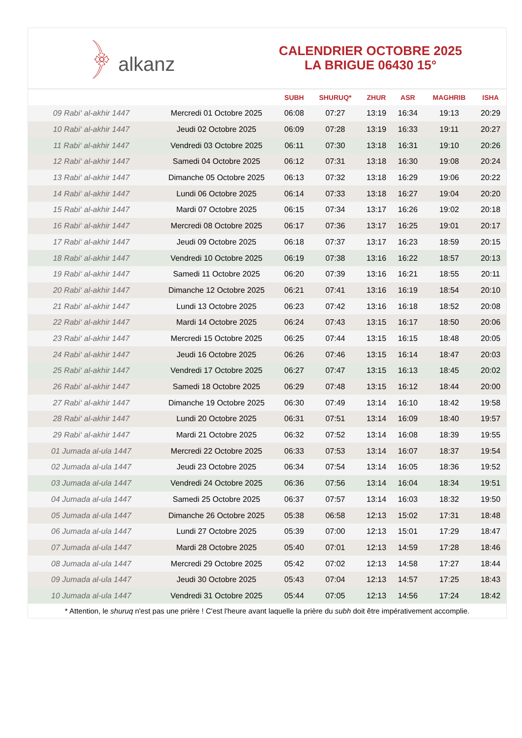﴿ alkanz
CALENDRIER OCTOBRE 2025
LA BRIGUE 06430 15°
| | | SUBH | SHURUQ* | ZHUR | ASR | MAGHRIB | ISHA |
| --- | --- | --- | --- | --- | --- | --- | --- |
| 09 Rabi‘ al-akhir 1447 | Mercredi 01 Octobre 2025 | 06:08 | 07:27 | 13:19 | 16:34 | 19:13 | 20:29 |
| 10 Rabi‘ al-akhir 1447 | Jeudi 02 Octobre 2025 | 06:09 | 07:28 | 13:19 | 16:33 | 19:11 | 20:27 |
| 11 Rabi‘ al-akhir 1447 | Vendredi 03 Octobre 2025 | 06:11 | 07:30 | 13:18 | 16:31 | 19:10 | 20:26 |
| 12 Rabi‘ al-akhir 1447 | Samedi 04 Octobre 2025 | 06:12 | 07:31 | 13:18 | 16:30 | 19:08 | 20:24 |
| 13 Rabi‘ al-akhir 1447 | Dimanche 05 Octobre 2025 | 06:13 | 07:32 | 13:18 | 16:29 | 19:06 | 20:22 |
| 14 Rabi‘ al-akhir 1447 | Lundi 06 Octobre 2025 | 06:14 | 07:33 | 13:18 | 16:27 | 19:04 | 20:20 |
| 15 Rabi‘ al-akhir 1447 | Mardi 07 Octobre 2025 | 06:15 | 07:34 | 13:17 | 16:26 | 19:02 | 20:18 |
| 16 Rabi‘ al-akhir 1447 | Mercredi 08 Octobre 2025 | 06:17 | 07:36 | 13:17 | 16:25 | 19:01 | 20:17 |
| 17 Rabi‘ al-akhir 1447 | Jeudi 09 Octobre 2025 | 06:18 | 07:37 | 13:17 | 16:23 | 18:59 | 20:15 |
| 18 Rabi‘ al-akhir 1447 | Vendredi 10 Octobre 2025 | 06:19 | 07:38 | 13:16 | 16:22 | 18:57 | 20:13 |
| 19 Rabi‘ al-akhir 1447 | Samedi 11 Octobre 2025 | 06:20 | 07:39 | 13:16 | 16:21 | 18:55 | 20:11 |
| 20 Rabi‘ al-akhir 1447 | Dimanche 12 Octobre 2025 | 06:21 | 07:41 | 13:16 | 16:19 | 18:54 | 20:10 |
| 21 Rabi‘ al-akhir 1447 | Lundi 13 Octobre 2025 | 06:23 | 07:42 | 13:16 | 16:18 | 18:52 | 20:08 |
| 22 Rabi‘ al-akhir 1447 | Mardi 14 Octobre 2025 | 06:24 | 07:43 | 13:15 | 16:17 | 18:50 | 20:06 |
| 23 Rabi‘ al-akhir 1447 | Mercredi 15 Octobre 2025 | 06:25 | 07:44 | 13:15 | 16:15 | 18:48 | 20:05 |
| 24 Rabi‘ al-akhir 1447 | Jeudi 16 Octobre 2025 | 06:26 | 07:46 | 13:15 | 16:14 | 18:47 | 20:03 |
| 25 Rabi‘ al-akhir 1447 | Vendredi 17 Octobre 2025 | 06:27 | 07:47 | 13:15 | 16:13 | 18:45 | 20:02 |
| 26 Rabi‘ al-akhir 1447 | Samedi 18 Octobre 2025 | 06:29 | 07:48 | 13:15 | 16:12 | 18:44 | 20:00 |
| 27 Rabi‘ al-akhir 1447 | Dimanche 19 Octobre 2025 | 06:30 | 07:49 | 13:14 | 16:10 | 18:42 | 19:58 |
| 28 Rabi‘ al-akhir 1447 | Lundi 20 Octobre 2025 | 06:31 | 07:51 | 13:14 | 16:09 | 18:40 | 19:57 |
| 29 Rabi‘ al-akhir 1447 | Mardi 21 Octobre 2025 | 06:32 | 07:52 | 13:14 | 16:08 | 18:39 | 19:55 |
| 01 Jumada al-ula 1447 | Mercredi 22 Octobre 2025 | 06:33 | 07:53 | 13:14 | 16:07 | 18:37 | 19:54 |
| 02 Jumada al-ula 1447 | Jeudi 23 Octobre 2025 | 06:34 | 07:54 | 13:14 | 16:05 | 18:36 | 19:52 |
| 03 Jumada al-ula 1447 | Vendredi 24 Octobre 2025 | 06:36 | 07:56 | 13:14 | 16:04 | 18:34 | 19:51 |
| 04 Jumada al-ula 1447 | Samedi 25 Octobre 2025 | 06:37 | 07:57 | 13:14 | 16:03 | 18:32 | 19:50 |
| 05 Jumada al-ula 1447 | Dimanche 26 Octobre 2025 | 05:38 | 06:58 | 12:13 | 15:02 | 17:31 | 18:48 |
| 06 Jumada al-ula 1447 | Lundi 27 Octobre 2025 | 05:39 | 07:00 | 12:13 | 15:01 | 17:29 | 18:47 |
| 07 Jumada al-ula 1447 | Mardi 28 Octobre 2025 | 05:40 | 07:01 | 12:13 | 14:59 | 17:28 | 18:46 |
| 08 Jumada al-ula 1447 | Mercredi 29 Octobre 2025 | 05:42 | 07:02 | 12:13 | 14:58 | 17:27 | 18:44 |
| 09 Jumada al-ula 1447 | Jeudi 30 Octobre 2025 | 05:43 | 07:04 | 12:13 | 14:57 | 17:25 | 18:43 |
| 10 Jumada al-ula 1447 | Vendredi 31 Octobre 2025 | 05:44 | 07:05 | 12:13 | 14:56 | 17:24 | 18:42 |
* Attention, le shuruq n'est pas une prière ! C'est l'heure avant laquelle la prière du subh doit être impérativement accomplie.